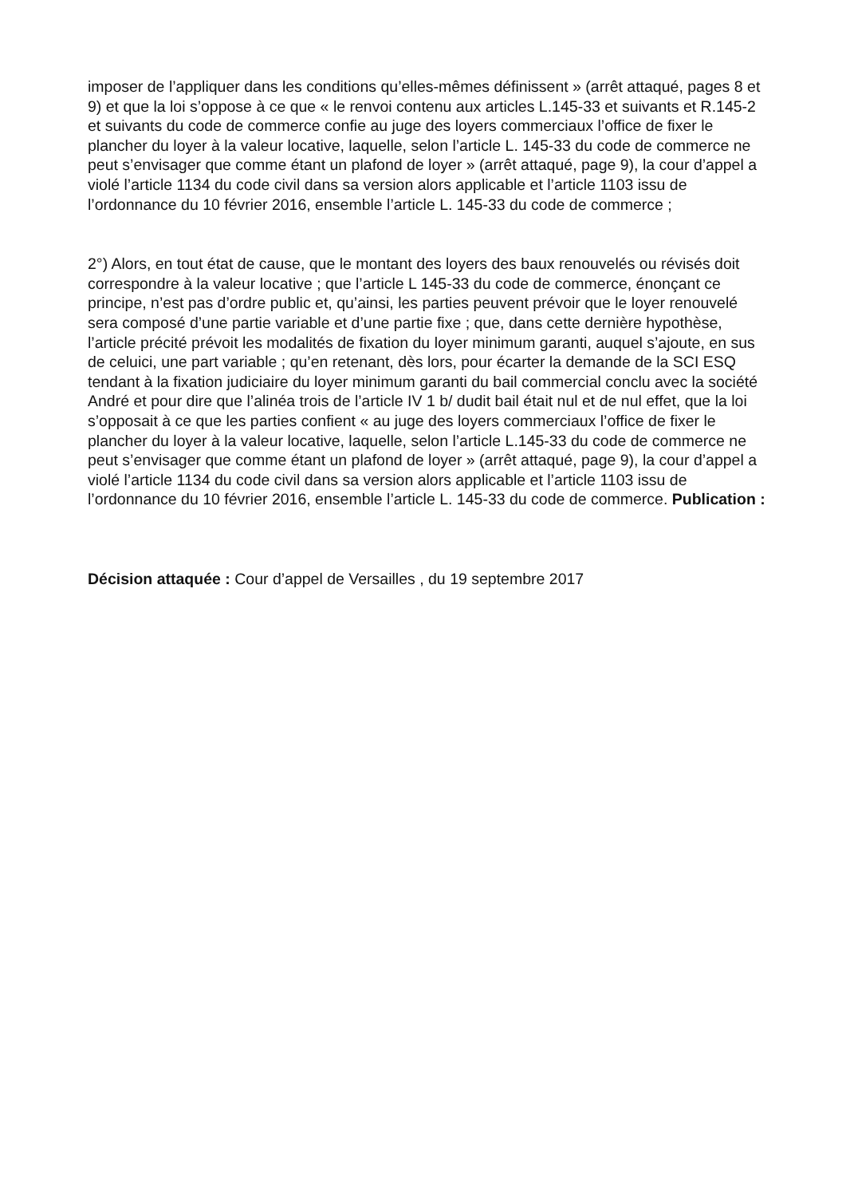imposer de l’appliquer dans les conditions qu’elles-mêmes définissent » (arrêt attaqué, pages 8 et 9) et que la loi s’oppose à ce que « le renvoi contenu aux articles L.145-33 et suivants et R.145-2 et suivants du code de commerce confie au juge des loyers commerciaux l’office de fixer le plancher du loyer à la valeur locative, laquelle, selon l’article L. 145-33 du code de commerce ne peut s’envisager que comme étant un plafond de loyer » (arrêt attaqué, page 9), la cour d’appel a violé l’article 1134 du code civil dans sa version alors applicable et l’article 1103 issu de l’ordonnance du 10 février 2016, ensemble l’article L. 145-33 du code de commerce ;
2°) Alors, en tout état de cause, que le montant des loyers des baux renouvelés ou révisés doit correspondre à la valeur locative ; que l’article L 145-33 du code de commerce, énonçant ce principe, n’est pas d’ordre public et, qu’ainsi, les parties peuvent prévoir que le loyer renouvelé sera composé d’une partie variable et d’une partie fixe ; que, dans cette dernière hypothèse, l’article précité prévoit les modalités de fixation du loyer minimum garanti, auquel s’ajoute, en sus de celuici, une part variable ; qu’en retenant, dès lors, pour écarter la demande de la SCI ESQ tendant à la fixation judiciaire du loyer minimum garanti du bail commercial conclu avec la société André et pour dire que l’alinéa trois de l’article IV 1 b/ dudit bail était nul et de nul effet, que la loi s’opposait à ce que les parties confient « au juge des loyers commerciaux l’office de fixer le plancher du loyer à la valeur locative, laquelle, selon l’article L.145-33 du code de commerce ne peut s’envisager que comme étant un plafond de loyer » (arrêt attaqué, page 9), la cour d’appel a violé l’article 1134 du code civil dans sa version alors applicable et l’article 1103 issu de l’ordonnance du 10 février 2016, ensemble l’article L. 145-33 du code de commerce. Publication :
Décision attaquée : Cour d’appel de Versailles , du 19 septembre 2017